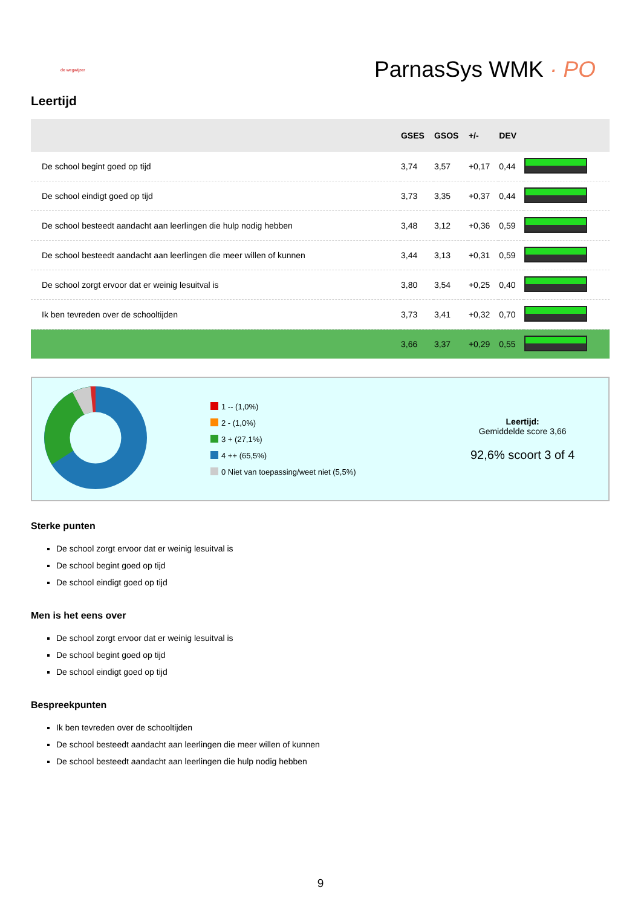de wegwijzer
ParnasSys WMK · PO
Leertijd
| | GSES | GSOS | +/- | DEV | |
| --- | --- | --- | --- | --- | --- |
| De school begint goed op tijd | 3,74 | 3,57 | +0,17 | 0,44 | |
| De school eindigt goed op tijd | 3,73 | 3,35 | +0,37 | 0,44 | |
| De school besteedt aandacht aan leerlingen die hulp nodig hebben | 3,48 | 3,12 | +0,36 | 0,59 | |
| De school besteedt aandacht aan leerlingen die meer willen of kunnen | 3,44 | 3,13 | +0,31 | 0,59 | |
| De school zorgt ervoor dat er weinig lesuitval is | 3,80 | 3,54 | +0,25 | 0,40 | |
| Ik ben tevreden over de schooltijden | 3,73 | 3,41 | +0,32 | 0,70 | |
| | 3,66 | 3,37 | +0,29 | 0,55 | |
1 -- (1,0%)
2 - (1,0%)
3 + (27,1%)
4 ++ (65,5%)
0 Niet van toepassing/weet niet (5,5%)
Leertijd:
Gemiddelde score 3,66
92,6% scoort 3 of 4
Sterke punten
De school zorgt ervoor dat er weinig lesuitval is
De school begint goed op tijd
De school eindigt goed op tijd
Men is het eens over
De school zorgt ervoor dat er weinig lesuitval is
De school begint goed op tijd
De school eindigt goed op tijd
Bespreekpunten
Ik ben tevreden over de schooltijden
De school besteedt aandacht aan leerlingen die meer willen of kunnen
De school besteedt aandacht aan leerlingen die hulp nodig hebben
9